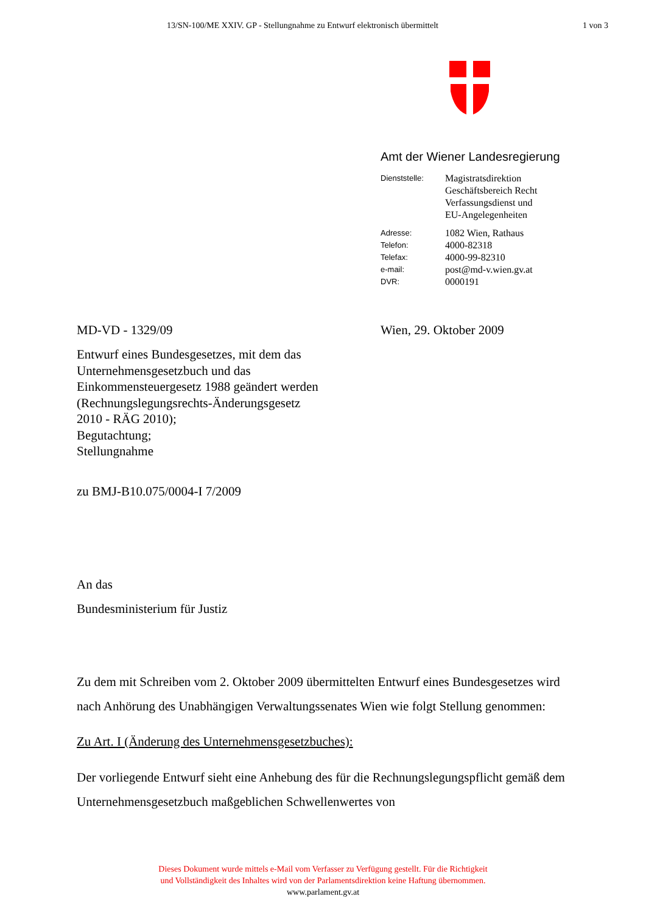13/SN-100/ME XXIV. GP - Stellungnahme zu Entwurf elektronisch übermittelt 1 von 3
Amt der Wiener Landesregierung
Dienststelle: Magistratsdirektion
Geschäftsbereich Recht
Verfassungsdienst und
EU-Angelegenheiten
Adresse: 1082 Wien, Rathaus
Telefon: 4000-82318
Telefax: 4000-99-82310
e-mail: post@md-v.wien.gv.at
DVR: 0000191
MD-VD - 1329/09 Wien, 29. Oktober 2009
Entwurf eines Bundesgesetzes, mit dem das Unternehmensgesetzbuch und das Einkommensteuergesetz 1988 geändert werden (Rechnungslegungsrechts-Änderungsgesetz 2010 - RÄG 2010);
Begutachtung;
Stellungnahme
zu BMJ-B10.075/0004-I 7/2009
An das
Bundesministerium für Justiz
Zu dem mit Schreiben vom 2. Oktober 2009 übermittelten Entwurf eines Bundesgesetzes wird nach Anhörung des Unabhängigen Verwaltungssenates Wien wie folgt Stellung genommen:
Zu Art. I (Änderung des Unternehmensgesetzbuches):
Der vorliegende Entwurf sieht eine Anhebung des für die Rechnungslegungspflicht gemäß dem Unternehmensgesetzbuch maßgeblichen Schwellenwertes von
Dieses Dokument wurde mittels e-Mail vom Verfasser zu Verfügung gestellt. Für die Richtigkeit
und Vollständigkeit des Inhaltes wird von der Parlamentsdirektion keine Haftung übernommen.
www.parlament.gv.at